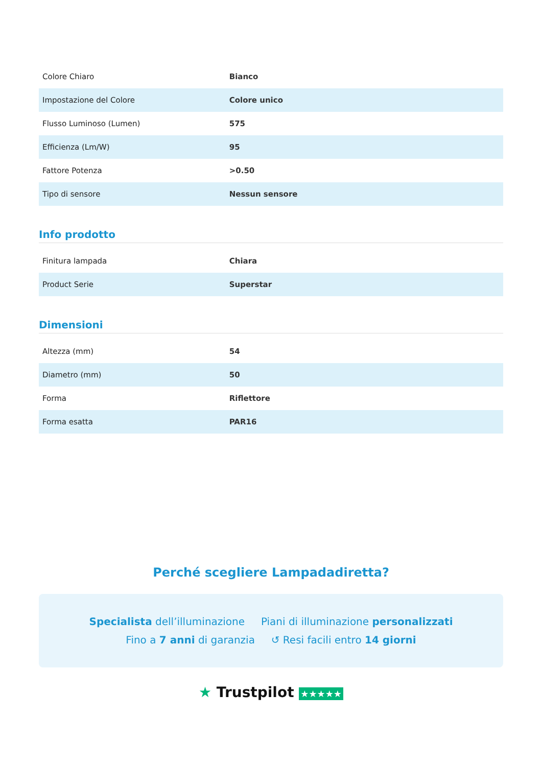| Colore Chiaro | Bianco |
| Impostazione del Colore | Colore unico |
| Flusso Luminoso (Lumen) | 575 |
| Efficienza (Lm/W) | 95 |
| Fattore Potenza | >0.50 |
| Tipo di sensore | Nessun sensore |
Info prodotto
| Finitura lampada | Chiara |
| Product Serie | Superstar |
Dimensioni
| Altezza (mm) | 54 |
| Diametro (mm) | 50 |
| Forma | Riflettore |
| Forma esatta | PAR16 |
Perché scegliere Lampadadiretta?
Specialista dell’illuminazione Piani di illuminazione personalizzati
Fino a 7 anni di garanzia ↺ Resi facili entro 14 giorni
★ Trustpilot ★★★★★